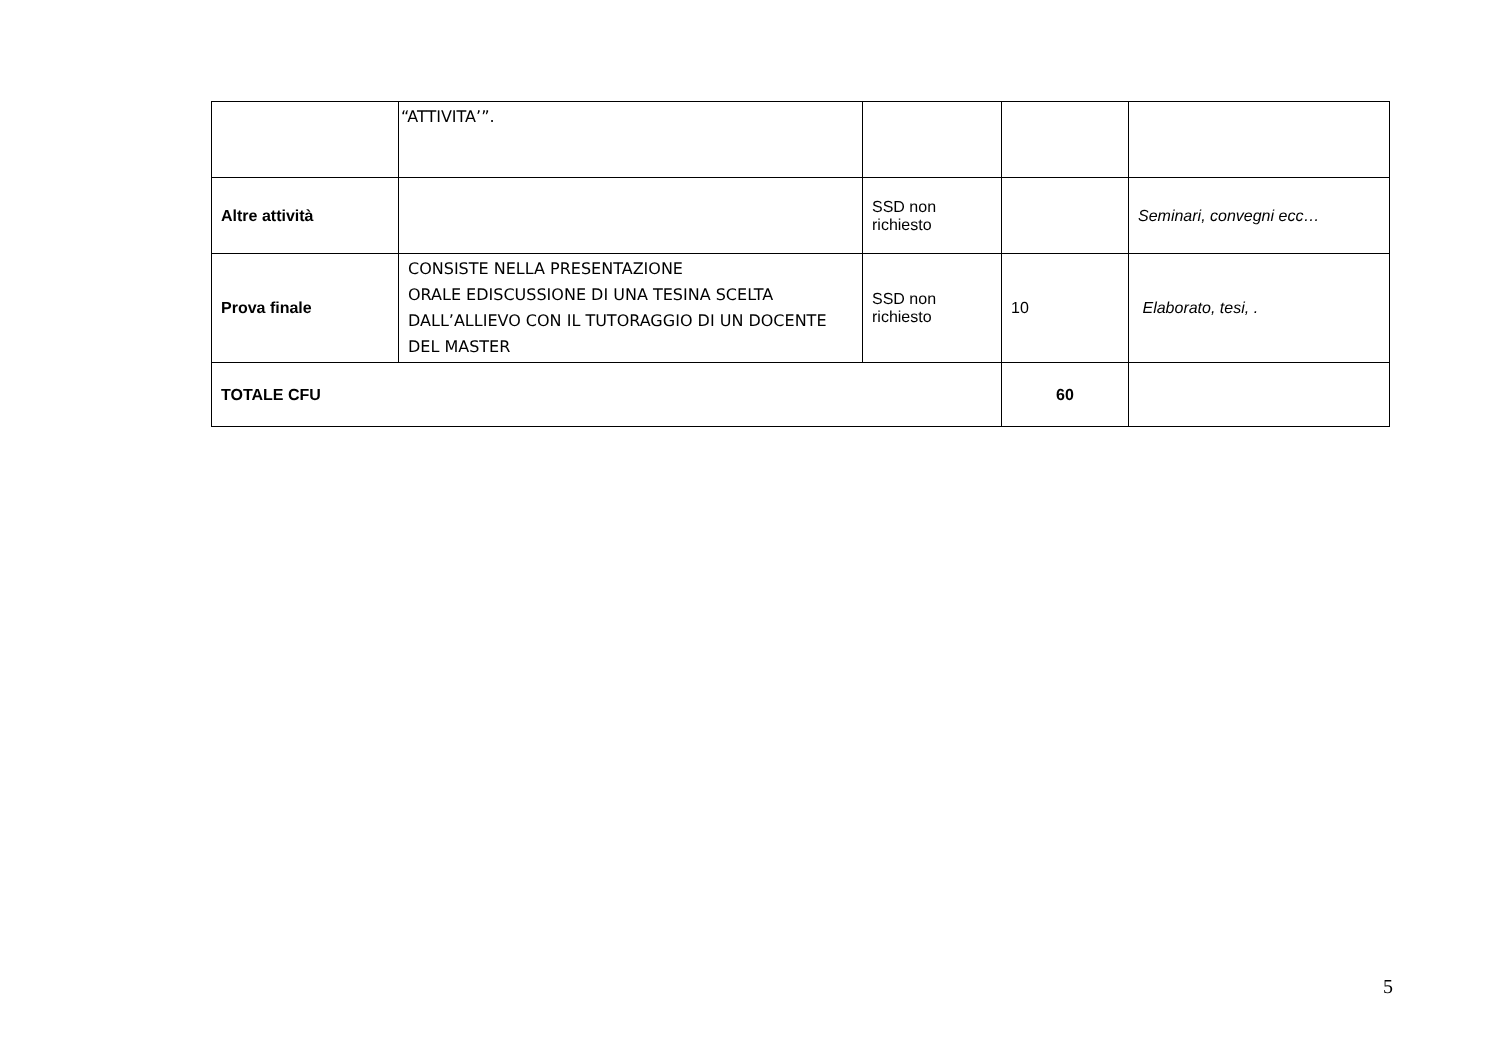| | “ATTIVITA’”. | | | |
| Altre attività | | SSD non richiesto | | Seminari, convegni ecc… |
| Prova finale | CONSISTE NELLA PRESENTAZIONE ORALE EDISCUSSIONE DI UNA TESINA SCELTA DALL’ALLIEVO CON IL TUTORAGGIO DI UN DOCENTE DEL MASTER | SSD non richiesto | 10 | Elaborato, tesi, . |
| TOTALE CFU | | | 60 | |
5